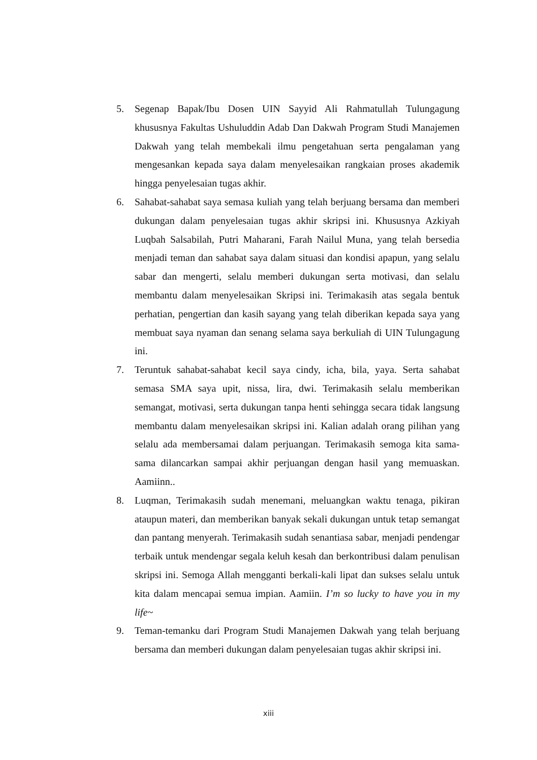5. Segenap Bapak/Ibu Dosen UIN Sayyid Ali Rahmatullah Tulungagung khususnya Fakultas Ushuluddin Adab Dan Dakwah Program Studi Manajemen Dakwah yang telah membekali ilmu pengetahuan serta pengalaman yang mengesankan kepada saya dalam menyelesaikan rangkaian proses akademik hingga penyelesaian tugas akhir.
6. Sahabat-sahabat saya semasa kuliah yang telah berjuang bersama dan memberi dukungan dalam penyelesaian tugas akhir skripsi ini. Khususnya Azkiyah Luqbah Salsabilah, Putri Maharani, Farah Nailul Muna, yang telah bersedia menjadi teman dan sahabat saya dalam situasi dan kondisi apapun, yang selalu sabar dan mengerti, selalu memberi dukungan serta motivasi, dan selalu membantu dalam menyelesaikan Skripsi ini. Terimakasih atas segala bentuk perhatian, pengertian dan kasih sayang yang telah diberikan kepada saya yang membuat saya nyaman dan senang selama saya berkuliah di UIN Tulungagung ini.
7. Teruntuk sahabat-sahabat kecil saya cindy, icha, bila, yaya. Serta sahabat semasa SMA saya upit, nissa, lira, dwi. Terimakasih selalu memberikan semangat, motivasi, serta dukungan tanpa henti sehingga secara tidak langsung membantu dalam menyelesaikan skripsi ini. Kalian adalah orang pilihan yang selalu ada membersamai dalam perjuangan. Terimakasih semoga kita sama-sama dilancarkan sampai akhir perjuangan dengan hasil yang memuaskan. Aamiinn..
8. Luqman, Terimakasih sudah menemani, meluangkan waktu tenaga, pikiran ataupun materi, dan memberikan banyak sekali dukungan untuk tetap semangat dan pantang menyerah. Terimakasih sudah senantiasa sabar, menjadi pendengar terbaik untuk mendengar segala keluh kesah dan berkontribusi dalam penulisan skripsi ini. Semoga Allah mengganti berkali-kali lipat dan sukses selalu untuk kita dalam mencapai semua impian. Aamiin. I’m so lucky to have you in my life~
9. Teman-temanku dari Program Studi Manajemen Dakwah yang telah berjuang bersama dan memberi dukungan dalam penyelesaian tugas akhir skripsi ini.
xiii